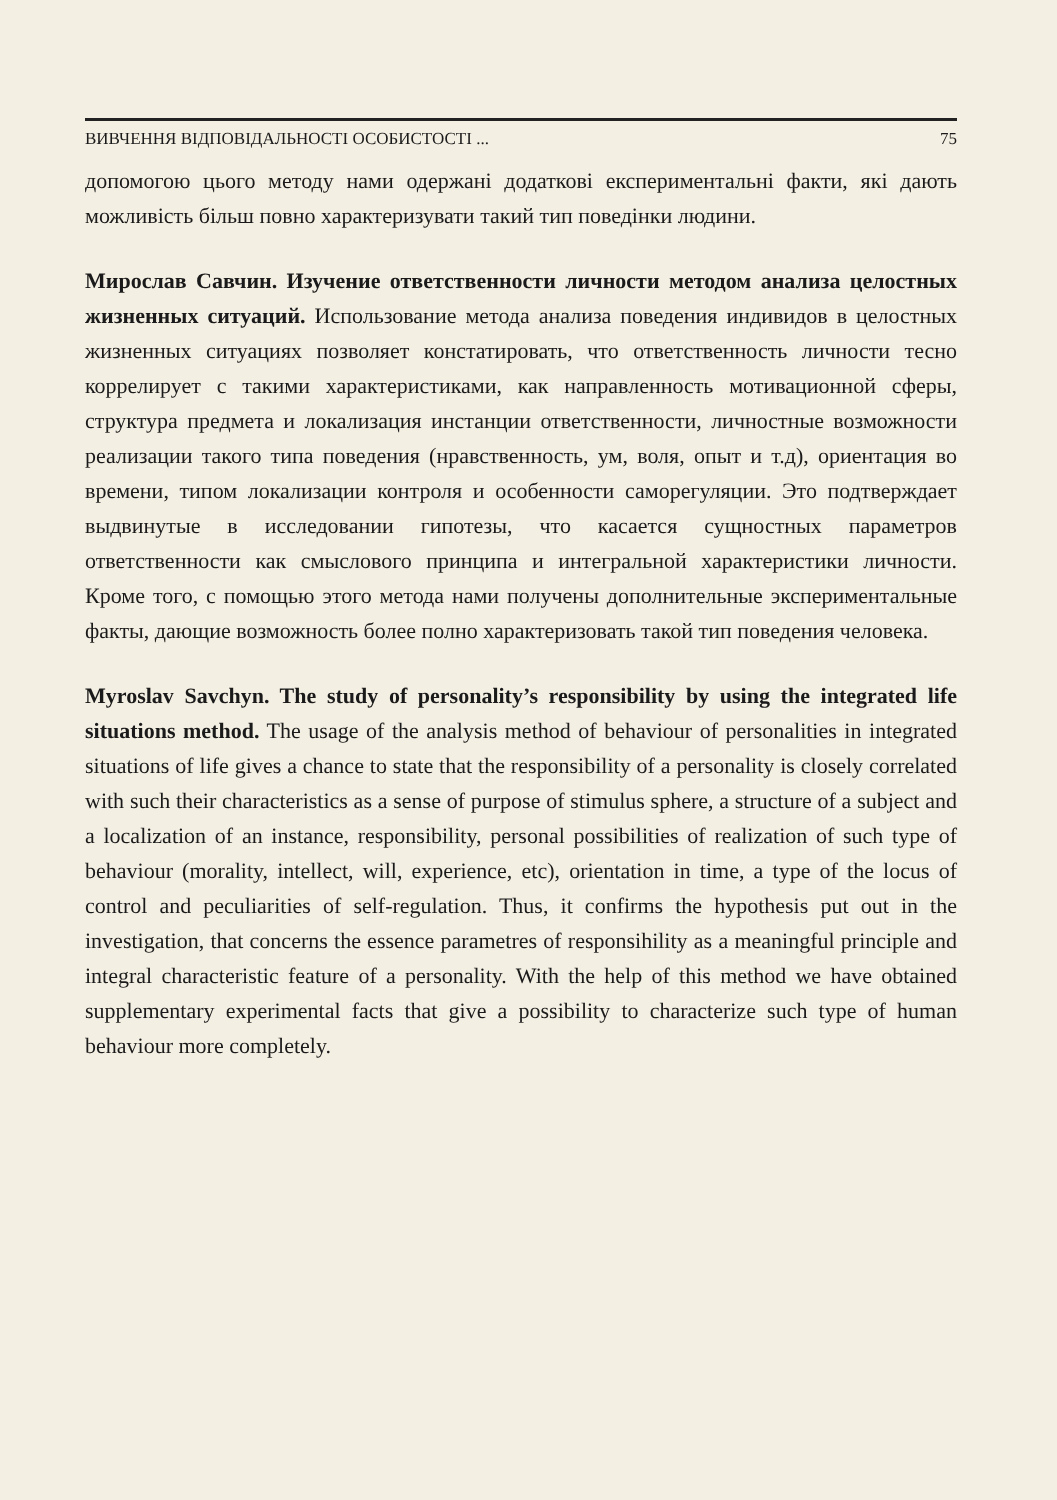ВИВЧЕННЯ ВІДПОВІДАЛЬНОСТІ ОСОБИСТОСТІ ... 75
допомогою цього методу нами одержані додаткові експериментальні факти, які дають можливість більш повно характеризувати такий тип поведінки людини.
Мирослав Савчин. Изучение ответственности личности методом анализа целостных жизненных ситуаций. Использование метода анализа поведения индивидов в целостных жизненных ситуациях позволяет констатировать, что ответственность личности тесно коррелирует с такими характеристиками, как направленность мотивационной сферы, структура предмета и локализация инстанции ответственности, личностные возможности реализации такого типа поведения (нравственность, ум, воля, опыт и т.д), ориентация во времени, типом локализации контроля и особенности саморегуляции. Это подтверждает выдвинутые в исследовании гипотезы, что касается сущностных параметров ответственности как смыслового принципа и интегральной характеристики личности. Кроме того, с помощью этого метода нами получены дополнительные экспериментальные факты, дающие возможность более полно характеризовать такой тип поведения человека.
Myroslav Savchyn. The study of personality’s responsibility by using the integrated life situations method. The usage of the analysis method of behaviour of personalities in integrated situations of life gives a chance to state that the responsibility of a personality is closely correlated with such their characteristics as a sense of purpose of stimulus sphere, a structure of a subject and a localization of an instance, responsibility, personal possibilities of realization of such type of behaviour (morality, intellect, will, experience, etc), orientation in time, a type of the locus of control and peculiarities of self-regulation. Thus, it confirms the hypothesis put out in the investigation, that concerns the essence parametres of responsihility as a meaningful principle and integral characteristic feature of a personality. With the help of this method we have obtained supplementary experimental facts that give a possibility to characterize such type of human behaviour more completely.